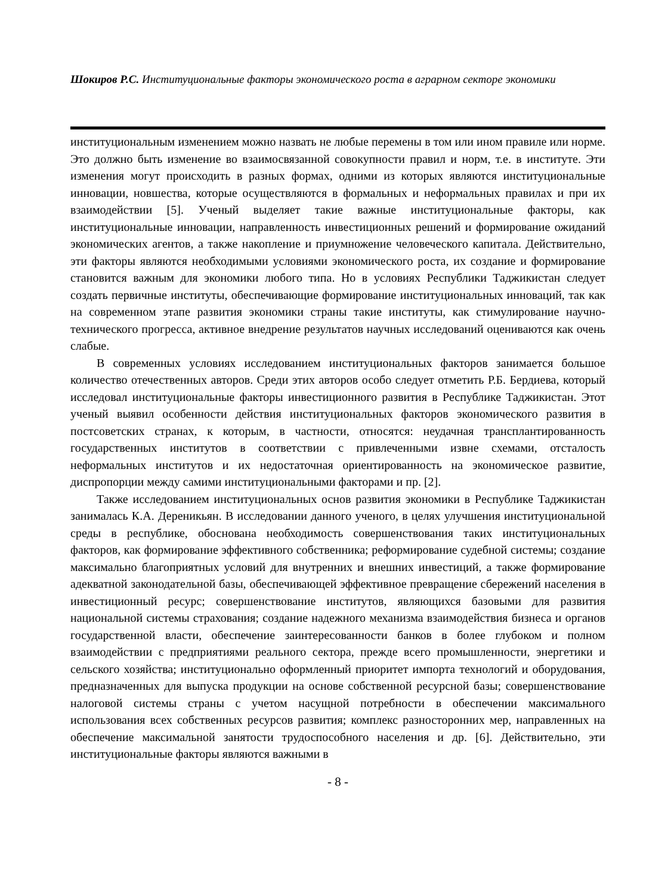Шокиров Р.С. Институциональные факторы экономического роста в аграрном секторе экономики
институциональным изменением можно назвать не любые перемены в том или ином правиле или норме. Это должно быть изменение во взаимосвязанной совокупности правил и норм, т.е. в институте. Эти изменения могут происходить в разных формах, одними из которых являются институциональные инновации, новшества, которые осуществляются в формальных и неформальных правилах и при их взаимодействии [5]. Ученый выделяет такие важные институциональные факторы, как институциональные инновации, направленность инвестиционных решений и формирование ожиданий экономических агентов, а также накопление и приумножение человеческого капитала. Действительно, эти факторы являются необходимыми условиями экономического роста, их создание и формирование становится важным для экономики любого типа. Но в условиях Республики Таджикистан следует создать первичные институты, обеспечивающие формирование институциональных инноваций, так как на современном этапе развития экономики страны такие институты, как стимулирование научно-технического прогресса, активное внедрение результатов научных исследований оцениваются как очень слабые.
В современных условиях исследованием институциональных факторов занимается большое количество отечественных авторов. Среди этих авторов особо следует отметить Р.Б. Бердиева, который исследовал институциональные факторы инвестиционного развития в Республике Таджикистан. Этот ученый выявил особенности действия институциональных факторов экономического развития в постсоветских странах, к которым, в частности, относятся: неудачная трансплантированность государственных институтов в соответствии с привлеченными извне схемами, отсталость неформальных институтов и их недостаточная ориентированность на экономическое развитие, диспропорции между самими институциональными факторами и пр. [2].
Также исследованием институциональных основ развития экономики в Республике Таджикистан занималась К.А. Дереникьян. В исследовании данного ученого, в целях улучшения институциональной среды в республике, обоснована необходимость совершенствования таких институциональных факторов, как формирование эффективного собственника; реформирование судебной системы; создание максимально благоприятных условий для внутренних и внешних инвестиций, а также формирование адекватной законодательной базы, обеспечивающей эффективное превращение сбережений населения в инвестиционный ресурс; совершенствование институтов, являющихся базовыми для развития национальной системы страхования; создание надежного механизма взаимодействия бизнеса и органов государственной власти, обеспечение заинтересованности банков в более глубоком и полном взаимодействии с предприятиями реального сектора, прежде всего промышленности, энергетики и сельского хозяйства; институционально оформленный приоритет импорта технологий и оборудования, предназначенных для выпуска продукции на основе собственной ресурсной базы; совершенствование налоговой системы страны с учетом насущной потребности в обеспечении максимального использования всех собственных ресурсов развития; комплекс разносторонних мер, направленных на обеспечение максимальной занятости трудоспособного населения и др. [6]. Действительно, эти институциональные факторы являются важными в
- 8 -